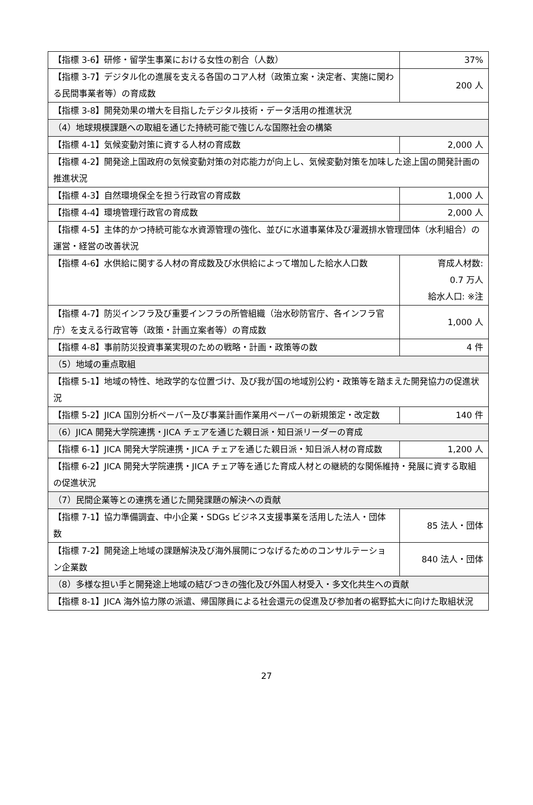| 【指標 3-6】研修・留学生事業における女性の割合（人数） | 37% |
| 【指標 3-7】デジタル化の進展を支える各国のコア人材（政策立案・決定者、実施に関わる民間事業者等）の育成数 | 200 人 |
| 【指標 3-8】開発効果の増大を目指したデジタル技術・データ活用の推進状況 | |
| （4）地球規模課題への取組を通じた持続可能で強じんな国際社会の構築 | |
| 【指標 4-1】気候変動対策に資する人材の育成数 | 2,000 人 |
| 【指標 4-2】開発途上国政府の気候変動対策の対応能力が向上し、気候変動対策を加味した途上国の開発計画の推進状況 | |
| 【指標 4-3】自然環境保全を担う行政官の育成数 | 1,000 人 |
| 【指標 4-4】環境管理行政官の育成数 | 2,000 人 |
| 【指標 4-5】主体的かつ持続可能な水資源管理の強化、並びに水道事業体及び灌漑排水管理団体（水利組合）の運営・経営の改善状況 | |
| 【指標 4-6】水供給に関する人材の育成数及び水供給によって増加した給水人口数 | 育成人材数: 0.7 万人 給水人口: ※注 |
| 【指標 4-7】防災インフラ及び重要インフラの所管組織（治水砂防官庁、各インフラ官庁）を支える行政官等（政策・計画立案者等）の育成数 | 1,000 人 |
| 【指標 4-8】事前防災投資事業実現のための戦略・計画・政策等の数 | 4 件 |
| （5）地域の重点取組 | |
| 【指標 5-1】地域の特性、地政学的な位置づけ、及び我が国の地域別公約・政策等を踏まえた開発協力の促進状況 | |
| 【指標 5-2】JICA 国別分析ペーパー及び事業計画作業用ペーパーの新規策定・改定数 | 140 件 |
| （6）JICA 開発大学院連携・JICA チェアを通じた親日派・知日派リーダーの育成 | |
| 【指標 6-1】JICA 開発大学院連携・JICA チェアを通じた親日派・知日派人材の育成数 | 1,200 人 |
| 【指標 6-2】JICA 開発大学院連携・JICA チェア等を通じた育成人材との継続的な関係維持・発展に資する取組の促進状況 | |
| （7）民間企業等との連携を通じた開発課題の解決への貢献 | |
| 【指標 7-1】協力準備調査、中小企業・SDGs ビジネス支援事業を活用した法人・団体数 | 85 法人・団体 |
| 【指標 7-2】開発途上地域の課題解決及び海外展開につなげるためのコンサルテーション企業数 | 840 法人・団体 |
| （8）多様な担い手と開発途上地域の結びつきの強化及び外国人材受入・多文化共生への貢献 | |
| 【指標 8-1】JICA 海外協力隊の派遣、帰国隊員による社会還元の促進及び参加者の裾野拡大に向けた取組状況 | |
27